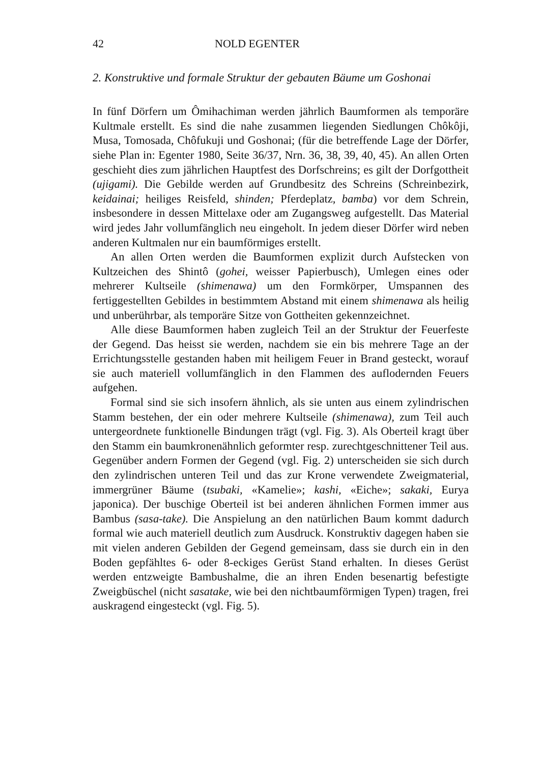42 NOLD EGENTER
2. Konstruktive und formale Struktur der gebauten Bäume um Goshonai
In fünf Dörfern um Ômihachiman werden jährlich Baumformen als temporäre Kultmale erstellt. Es sind die nahe zusammen liegenden Siedlungen Chôkôji, Musa, Tomosada, Chôfukuji und Goshonai; (für die betreffende Lage der Dörfer, siehe Plan in: Egenter 1980, Seite 36/37, Nrn. 36, 38, 39, 40, 45). An allen Orten geschieht dies zum jährlichen Hauptfest des Dorfschreins; es gilt der Dorfgottheit (ujigami). Die Gebilde werden auf Grundbesitz des Schreins (Schreinbezirk, keidainai; heiliges Reisfeld, shinden; Pferdeplatz, bamba) vor dem Schrein, insbesondere in dessen Mittelaxe oder am Zugangsweg aufgestellt. Das Material wird jedes Jahr vollumfänglich neu eingeholt. In jedem dieser Dörfer wird neben anderen Kultmalen nur ein baumförmiges erstellt.
An allen Orten werden die Baumformen explizit durch Aufstecken von Kultzeichen des Shintô (gohei, weisser Papierbusch), Umlegen eines oder mehrerer Kultseile (shimenawa) um den Formkörper, Umspannen des fertiggestellten Gebildes in bestimmtem Abstand mit einem shimenawa als heilig und unberührbar, als temporäre Sitze von Gottheiten gekennzeichnet.
Alle diese Baumformen haben zugleich Teil an der Struktur der Feuerfeste der Gegend. Das heisst sie werden, nachdem sie ein bis mehrere Tage an der Errichtungsstelle gestanden haben mit heiligem Feuer in Brand gesteckt, worauf sie auch materiell vollumfänglich in den Flammen des auflodernden Feuers aufgehen.
Formal sind sie sich insofern ähnlich, als sie unten aus einem zylindrischen Stamm bestehen, der ein oder mehrere Kultseile (shimenawa), zum Teil auch untergeordnete funktionelle Bindungen trägt (vgl. Fig. 3). Als Oberteil kragt über den Stamm ein baumkronenähnlich geformter resp. zurechtgeschnittener Teil aus. Gegenüber andern Formen der Gegend (vgl. Fig. 2) unterscheiden sie sich durch den zylindrischen unteren Teil und das zur Krone verwendete Zweigmaterial, immergrüner Bäume (tsubaki, «Kamelie»; kashi, «Eiche»; sakaki, Eurya japonica). Der buschige Oberteil ist bei anderen ähnlichen Formen immer aus Bambus (sasa-take). Die Anspielung an den natürlichen Baum kommt dadurch formal wie auch materiell deutlich zum Ausdruck. Konstruktiv dagegen haben sie mit vielen anderen Gebilden der Gegend gemeinsam, dass sie durch ein in den Boden gepfähltes 6- oder 8-eckiges Gerüst Stand erhalten. In dieses Gerüst werden entzweigte Bambushalme, die an ihren Enden besenartig befestigte Zweigbüschel (nicht sasatake, wie bei den nichtbaumförmigen Typen) tragen, frei auskragend eingesteckt (vgl. Fig. 5).